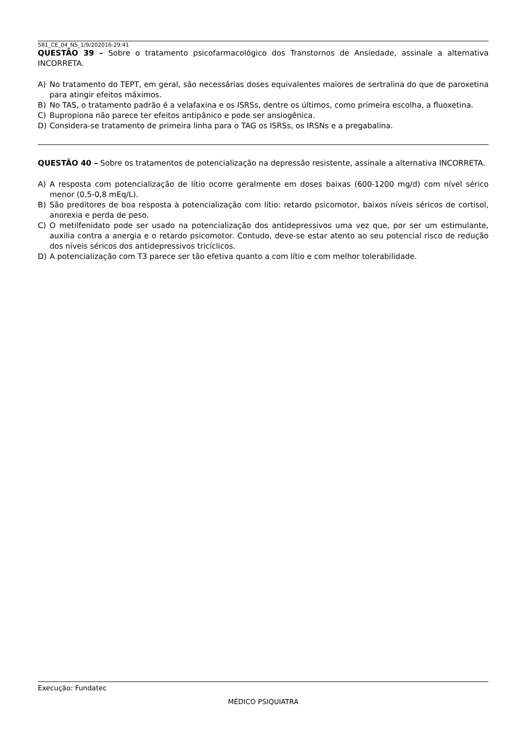581_CE_04_NS_1/9/202016:29:41
QUESTÃO 39 – Sobre o tratamento psicofarmacológico dos Transtornos de Ansiedade, assinale a alternativa INCORRETA.
A) No tratamento do TEPT, em geral, são necessárias doses equivalentes maiores de sertralina do que de paroxetina para atingir efeitos máximos.
B) No TAS, o tratamento padrão é a velafaxina e os ISRSs, dentre os últimos, como primeira escolha, a fluoxetina.
C) Bupropiona não parece ter efeitos antipânico e pode ser ansiogênica.
D) Considera-se tratamento de primeira linha para o TAG os ISRSs, os IRSNs e a pregabalina.
QUESTÃO 40 – Sobre os tratamentos de potencialização na depressão resistente, assinale a alternativa INCORRETA.
A) A resposta com potencialização de lítio ocorre geralmente em doses baixas (600-1200 mg/d) com nível sérico menor (0,5-0,8 mEq/L).
B) São preditores de boa resposta à potencialização com lítio: retardo psicomotor, baixos níveis séricos de cortisol, anorexia e perda de peso.
C) O metilfenidato pode ser usado na potencialização dos antidepressivos uma vez que, por ser um estimulante, auxilia contra a anergia e o retardo psicomotor. Contudo, deve-se estar atento ao seu potencial risco de redução dos níveis séricos dos antidepressivos tricíclicos.
D) A potencialização com T3 parece ser tão efetiva quanto a com lítio e com melhor tolerabilidade.
Execução: Fundatec
MÉDICO PSIQUIATRA